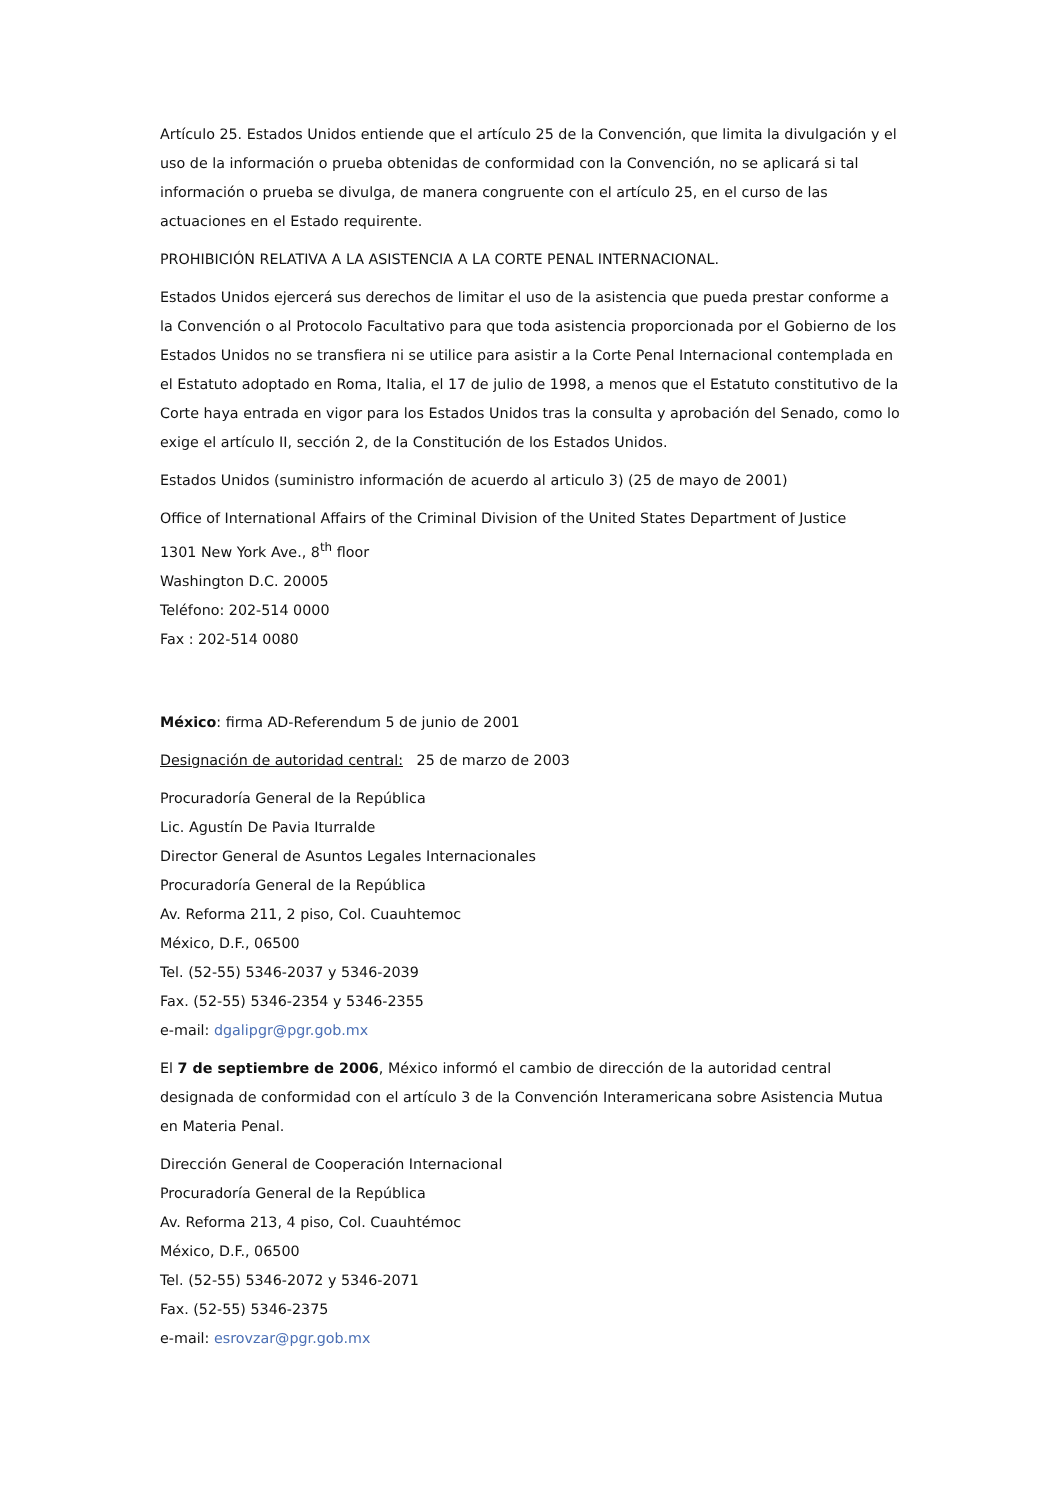Artículo 25. Estados Unidos entiende que el artículo 25 de la Convención, que limita la divulgación y el uso de la información o prueba obtenidas de conformidad con la Convención, no se aplicará si tal información o prueba se divulga, de manera congruente con el artículo 25, en el curso de las actuaciones en el Estado requirente.
PROHIBICIÓN RELATIVA A LA ASISTENCIA A LA CORTE PENAL INTERNACIONAL.
Estados Unidos ejercerá sus derechos de limitar el uso de la asistencia que pueda prestar conforme a la Convención o al Protocolo Facultativo para que toda asistencia proporcionada por el Gobierno de los Estados Unidos no se transfiera ni se utilice para asistir a la Corte Penal Internacional contemplada en el Estatuto adoptado en Roma, Italia, el 17 de julio de 1998, a menos que el Estatuto constitutivo de la Corte haya entrada en vigor para los Estados Unidos tras la consulta y aprobación del Senado, como lo exige el artículo II, sección 2, de la Constitución de los Estados Unidos.
Estados Unidos (suministro información de acuerdo al articulo 3) (25 de mayo de 2001)
Office of International Affairs of the Criminal Division of the United States Department of Justice
1301 New York Ave., 8<sup>th</sup> floor
Washington D.C. 20005
Teléfono: 202-514 0000
Fax : 202-514 0080
México: firma AD-Referendum 5 de junio de 2001
Designación de autoridad central: 25 de marzo de 2003
Procuradoría General de la República
Lic. Agustín De Pavia Iturralde
Director General de Asuntos Legales Internacionales
Procuradoría General de la República
Av. Reforma 211, 2 piso, Col. Cuauhtemoc
México, D.F., 06500
Tel. (52-55) 5346-2037 y 5346-2039
Fax. (52-55) 5346-2354 y 5346-2355
e-mail: dgalipgr@pgr.gob.mx
El 7 de septiembre de 2006, México informó el cambio de dirección de la autoridad central designada de conformidad con el artículo 3 de la Convención Interamericana sobre Asistencia Mutua en Materia Penal.
Dirección General de Cooperación Internacional
Procuradoría General de la República
Av. Reforma 213, 4 piso, Col. Cuauhtémoc
México, D.F., 06500
Tel. (52-55) 5346-2072 y 5346-2071
Fax. (52-55) 5346-2375
e-mail: esrovzar@pgr.gob.mx